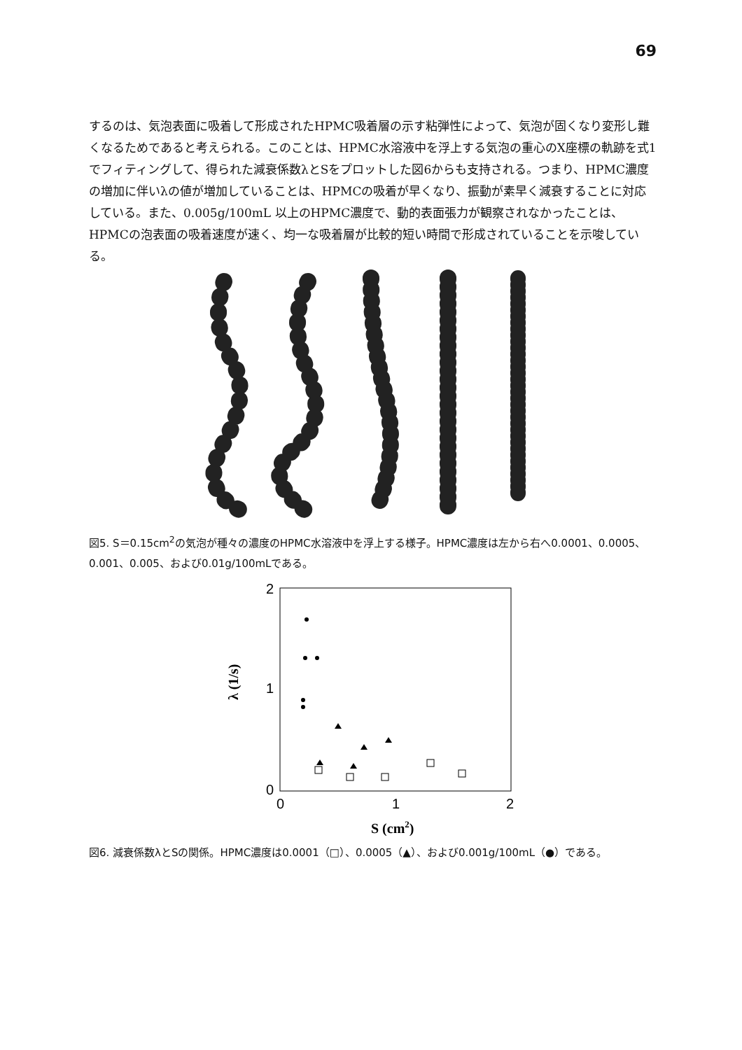69
するのは、気泡表面に吸着して形成されたHPMC吸着層の示す粘弾性によって、気泡が固くなり変形し難くなるためであると考えられる。このことは、HPMC水溶液中を浮上する気泡の重心のX座標の軌跡を式1でフィティングして、得られた減衰係数λとSをプロットした図6からも支持される。つまり、HPMC濃度の増加に伴いλの値が増加していることは、HPMCの吸着が早くなり、振動が素早く減衰することに対応している。また、0.005g/100mL 以上のHPMC濃度で、動的表面張力が観察されなかったことは、HPMCの泡表面の吸着速度が速く、均一な吸着層が比較的短い時間で形成されていることを示唆している。
図5. S＝0.15cm<sup>2</sup>の気泡が種々の濃度のHPMC水溶液中を浮上する様子。HPMC濃度は左から右へ0.0001、0.0005、0.001、0.005、および0.01g/100mLである。
2
1
0
0
1
2
S (cm2)
λ (1/s)
図6. 減衰係数λとSの関係。HPMC濃度は0.0001（□）、0.0005（▲）、および0.001g/100mL（●）である。